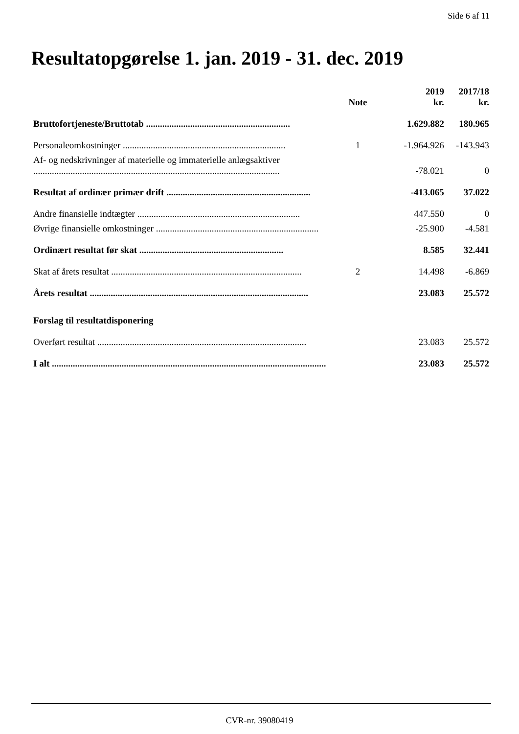Side 6 af 11
Resultatopgørelse 1. jan. 2019 - 31. dec. 2019
| | Note | 2019 kr. | 2017/18 kr. |
| --- | --- | --- | --- |
| Bruttofortjeneste/Bruttotab .............................................................. | | 1.629.882 | 180.965 |
| Personaleomkostninger ...................................................................... | 1 | -1.964.926 | -143.943 |
| Af- og nedskrivninger af materielle og immaterielle anlægsaktiver .......................................................................................................... | | -78.021 | 0 |
| Resultat af ordinær primær drift .............................................................. | | -413.065 | 37.022 |
| Andre finansielle indtægter ...................................................................... | | 447.550 | 0 |
| Øvrige finansielle omkostninger ...................................................................... | | -25.900 | -4.581 |
| Ordinært resultat før skat .............................................................. | | 8.585 | 32.441 |
| Skat af årets resultat .................................................................................. | 2 | 14.498 | -6.869 |
| Årets resultat .............................................................................................. | | 23.083 | 25.572 |
| Forslag til resultatdisponering | | | |
| Overført resultat .......................................................................................... | | 23.083 | 25.572 |
| I alt ...................................................................................................................... | | 23.083 | 25.572 |
CVR-nr. 39080419